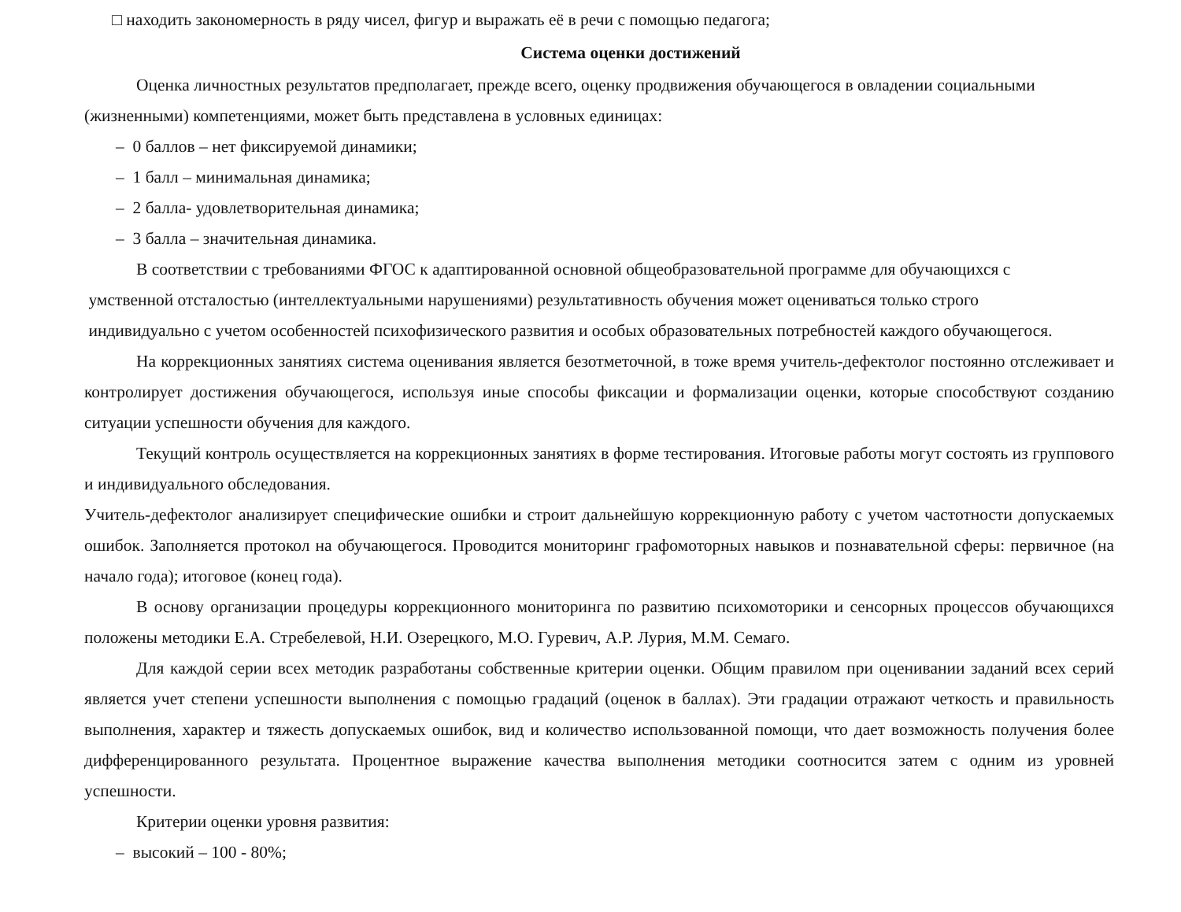□ находить закономерность в ряду чисел, фигур и выражать её в речи с помощью педагога;
Система оценки достижений
Оценка личностных результатов предполагает, прежде всего, оценку продвижения обучающегося в овладении социальными (жизненными) компетенциями, может быть представлена в условных единицах:
– 0 баллов – нет фиксируемой динамики;
– 1 балл – минимальная динамика;
– 2 балла- удовлетворительная динамика;
– 3 балла – значительная динамика.
В соответствии с требованиями ФГОС к адаптированной основной общеобразовательной программе для обучающихся с
умственной отсталостью (интеллектуальными нарушениями) результативность обучения может оцениваться только строго
индивидуально с учетом особенностей психофизического развития и особых образовательных потребностей каждого обучающегося.
На коррекционных занятиях система оценивания является безотметочной, в тоже время учитель-дефектолог постоянно отслеживает и контролирует достижения обучающегося, используя иные способы фиксации и формализации оценки, которые способствуют созданию ситуации успешности обучения для каждого.
Текущий контроль осуществляется на коррекционных занятиях в форме тестирования. Итоговые работы могут состоять из группового и индивидуального обследования.
Учитель-дефектолог анализирует специфические ошибки и строит дальнейшую коррекционную работу с учетом частотности допускаемых ошибок. Заполняется протокол на обучающегося. Проводится мониторинг графомоторных навыков и познавательной сферы: первичное (на начало года); итоговое (конец года).
В основу организации процедуры коррекционного мониторинга по развитию психомоторики и сенсорных процессов обучающихся положены методики Е.А. Стребелевой, Н.И. Озерецкого, М.О. Гуревич, А.Р. Лурия, М.М. Семаго.
Для каждой серии всех методик разработаны собственные критерии оценки. Общим правилом при оценивании заданий всех серий является учет степени успешности выполнения с помощью градаций (оценок в баллах). Эти градации отражают четкость и правильность выполнения, характер и тяжесть допускаемых ошибок, вид и количество использованной помощи, что дает возможность получения более дифференцированного результата. Процентное выражение качества выполнения методики соотносится затем с одним из уровней успешности.
Критерии оценки уровня развития:
– высокий – 100 - 80%;